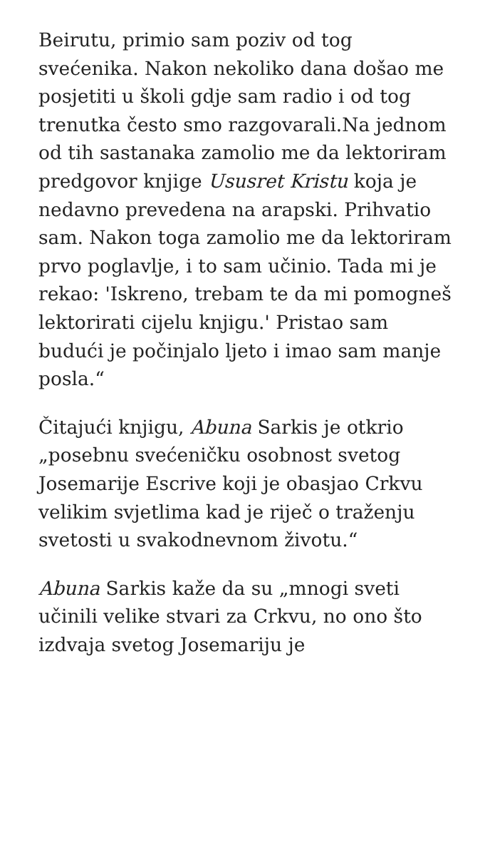Beirutu, primio sam poziv od tog svećenika. Nakon nekoliko dana došao me posjetiti u školi gdje sam radio i od tog trenutka često smo razgovarali.Na jednom od tih sastanaka zamolio me da lektoriram predgovor knjige Ususret Kristu koja je nedavno prevedena na arapski. Prihvatio sam. Nakon toga zamolio me da lektoriram prvo poglavlje, i to sam učinio. Tada mi je rekao: 'Iskreno, trebam te da mi pomogneš lektorirati cijelu knjigu.' Pristao sam budući je počinjalo ljeto i imao sam manje posla.“
Čitajući knjigu, Abuna Sarkis je otkrio „posebnu svećeničku osobnost svetog Josemarije Escrive koji je obasjao Crkvu velikim svjetlima kad je riječ o traženju svetosti u svakodnevnom životu.“
Abuna Sarkis kaže da su „mnogi sveti učinili velike stvari za Crkvu, no ono što izdvaja svetog Josemariju je